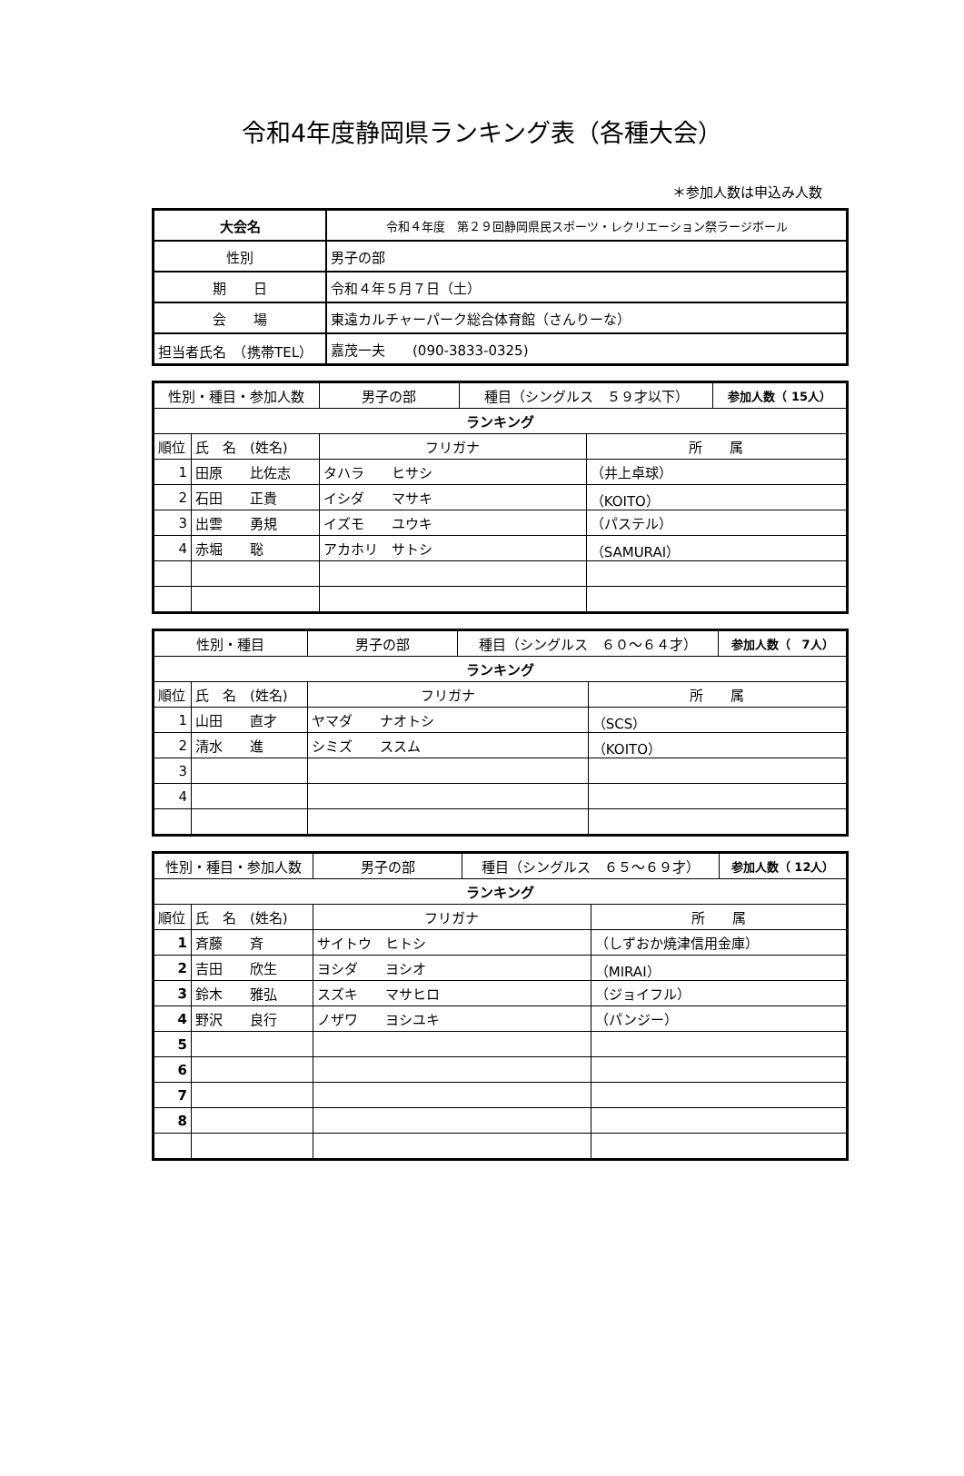令和4年度静岡県ランキング表（各種大会）
＊参加人数は申込み人数
| 大会名 | 令和４年度 第２９回静岡県民スポーツ・レクリエーション祭ラージボール |
| 性別 | 男子の部 |
| 期 日 | 令和４年５月７日（土） |
| 会 場 | 東遠カルチャーパーク総合体育館（さんりーな） |
| 担当者氏名 （携帯TEL） | 嘉茂一夫 (090-3833-0325) |
| 性別・種目・参加人数 | | 男子の部 | 種目（シングルス ５９才以下） | | 参加人数（ 15人） |
| ランキング | | | | | |
| 順位 | 氏 名 (姓名) | フリガナ | | 所 属 | |
| 1 | 田原 比佐志 | タハラ ヒサシ | | （井上卓球） | |
| 2 | 石田 正貴 | イシダ マサキ | | （KOITO） | |
| 3 | 出雲 勇規 | イズモ ユウキ | | （パステル） | |
| 4 | 赤堀 聡 | アカホリ サトシ | | （SAMURAI） | |
| 性別・種目 | | 男子の部 | 種目（シングルス ６０～６４才） | | 参加人数（ 7人） |
| ランキング | | | | | |
| 順位 | 氏 名 (姓名) | フリガナ | | 所 属 | |
| 1 | 山田 直才 | ヤマダ ナオトシ | | （SCS） | |
| 2 | 清水 進 | シミズ ススム | | （KOITO） | |
| 3 | | | | | |
| 4 | | | | | |
| 性別・種目・参加人数 | | 男子の部 | 種目（シングルス ６５～６９才） | | 参加人数（ 12人） |
| ランキング | | | | | |
| 順位 | 氏 名 (姓名) | フリガナ | | 所 属 | |
| 1 | 斉藤 斉 | サイトウ ヒトシ | | （しずおか焼津信用金庫） | |
| 2 | 吉田 欣生 | ヨシダ ヨシオ | | （MIRAI） | |
| 3 | 鈴木 雅弘 | スズキ マサヒロ | | （ジョイフル） | |
| 4 | 野沢 良行 | ノザワ ヨシユキ | | （パンジー） | |
| 5 | | | | | |
| 6 | | | | | |
| 7 | | | | | |
| 8 | | | | | |